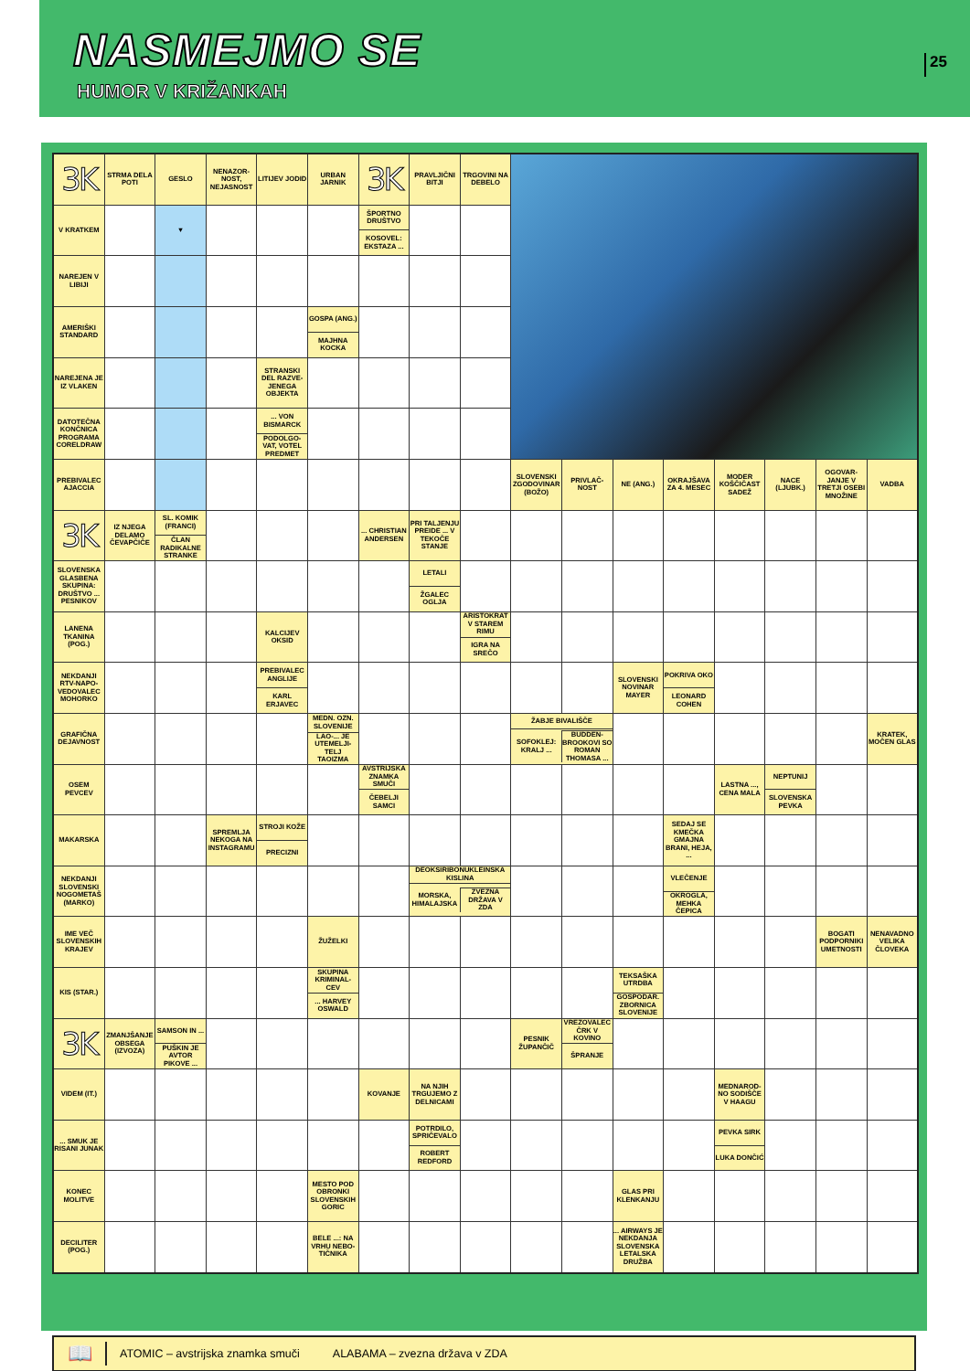NASMEJMO SE
HUMOR V KRIŽANKAH
25
| 3K | STRMA DELA POTI | GESLO | NENAZOR-NOST, NEJASNOST | LITIJEV JODID | URBAN JARNIK | 3K | PRAVLJIČNI BITJI | TRGOVINI NA DEBELO | | | | | | | | |
| V KRATKEM | | ▼ | | | | ŠPORTNO DRUŠTVO KOSOVEL: EKSTAZA ... | | | | | | | | | | |
| NAREJEN V LIBIJI | | | | | | | | | | | | | | | | |
| AMERIŠKI STANDARD | | | | | GOSPA (ANG.) MAJHNA KOCKA | | | | | | | | | | | |
| NAREJENA JE IZ VLAKEN | | | | STRANSKI DEL RAZVE-JENEGA OBJEKTA | | | | | | | | | | | | |
| DATOTEČNA KONČNICA PROGRAMA CORELDRAW | | | | ... VON BISMARCK PODOLGO-VAT, VOTEL PREDMET | | | | | | | | | | | | |
| PREBIVALEC AJACCIA | | | | | | | | | SLOVENSKI ZGODOVINAR (BOŽO) | PRIVLAČ-NOST | NE (ANG.) | OKRAJŠAVA ZA 4. MESEC | MODER KOŠČIČAST SADEŽ | NACE (LJUBK.) | OGOVAR-JANJE V TRETJI OSEBI MNOŽINE | VADBA |
| 3K | IZ NJEGA DELAMO ČEVAPČIČE | SL. KOMIK (FRANCI) ČLAN RADIKALNE STRANKE | | | | ... CHRISTIAN ANDERSEN | PRI TALJENJU PREIDE ... V TEKOČE STANJE | | | | | | | | | |
| SLOVENSKA GLASBENA SKUPINA: DRUŠTVO ... PESNIKOV | | | | | | | LETALI ŽGALEC OGLJA | | | | | | | | | |
| LANENA TKANINA (POG.) | | | | KALCIJEV OKSID | | | | ARISTOKRAT V STAREM RIMU IGRA NA SREČO | | | | | | | | |
| NEKDANJI RTV-NAPO-VEDOVALEC MOHORKO | | | | PREBIVALEC ANGLIJE KARL ERJAVEC | | | | | | | SLOVENSKI NOVINAR MAYER | POKRIVA OKO LEONARD COHEN | | | | |
| GRAFIČNA DEJAVNOST | | | | | MEDN. OZN. SLOVENIJE LAO-... JE UTEMELJI-TELJ TAOIZMA | | | | ŽABJE BIVALIŠČE SOFOKLEJ: KRALJ ... BUDDEN-BROOKOVI SO ROMAN THOMASA ... | | | | | | | KRATEK, MOČEN GLAS |
| OSEM PEVCEV | | | | | | AVSTRIJSKA ZNAMKA SMUČI ČEBELJI SAMCI | | | | | | | LASTNA ..., CENA MALA | NEPTUNIJ SLOVENSKA PEVKA | | |
| MAKARSKA | | | SPREMLJA NEKOGA NA INSTAGRAMU | STROJI KOŽE PRECIZNI | | | | | | | | SEDAJ SE KMEČKA GMAJNA BRANI, HEJA, ... | | | | |
| NEKDANJI SLOVENSKI NOGOMETAŠ (MARKO) | | | | | | | DEOKSIRIBONUKLEINSKA KISLINA MORSKA, HIMALAJSKA ZVEZNA DRŽAVA V ZDA | | | | | VLEČENJE OKROGLA, MEHKA ČEPICA | | | | |
| IME VEČ SLOVENSKIH KRAJEV | | | | | ŽUŽELKI | | | | | | | | | | BOGATI PODPORNIKI UMETNOSTI | NENAVADNO VELIKA ČLOVEKA |
| KIS (STAR.) | | | | | SKUPINA KRIMINAL-CEV ... HARVEY OSWALD | | | | | | TEKSAŠKA UTRDBA GOSPODAR. ZBORNICA SLOVENIJE | | | | | |
| 3K | ZMANJŠANJE OBSEGA (IZVOZA) | SAMSON IN ... PUŠKIN JE AVTOR PIKOVE ... | | | | | | | PESNIK ŽUPANČIČ | VREZOVALEC ČRK V KOVINO ŠPRANJE | | | | | | |
| VIDEM (IT.) | | | | | | KOVANJE | NA NJIH TRGUJEMO Z DELNICAMI | | | | | | MEDNAROD-NO SODIŠČE V HAAGU | | | |
| ... SMUK JE RISANI JUNAK | | | | | | | POTRDILO, SPRIČEVALO ROBERT REDFORD | | | | | | PEVKA SIRK LUKA DONČIĆ | | | |
| KONEC MOLITVE | | | | | MESTO POD OBRONKI SLOVENSKIH GORIC | | | | | | GLAS PRI KLENKANJU | | | | | |
| DECILITER (POG.) | | | | | BELE ...: NA VRHU NEBO-TIČNIKA | | | | | | ... AIRWAYS JE NEKDANJA SLOVENSKA LETALSKA DRUŽBA | | | | | |
📖
ATOMIC – avstrijska znamka smuči ALABAMA – zvezna država v ZDA